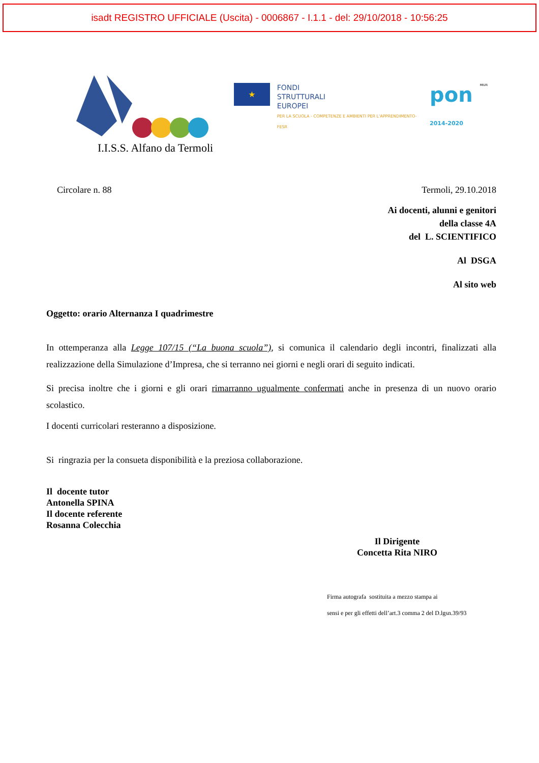isadt REGISTRO UFFICIALE (Uscita) - 0006867 - I.1.1 - del: 29/10/2018 - 10:56:25
I.I.S.S. Alfano da Termoli
★
FONDI
STRUTTURALI
EUROPEI
PER LA SCUOLA - COMPETENZE E AMBIENTI PER L'APPRENDIMENTO-FESR
pon
2014-2020
MIUR
Circolare n. 88 Termoli, 29.10.2018
Ai docenti, alunni e genitori
della classe 4A
del L. SCIENTIFICO
Al DSGA
Al sito web
Oggetto: orario Alternanza I quadrimestre
In ottemperanza alla Legge 107/15 (“La buona scuola”), si comunica il calendario degli incontri, finalizzati alla realizzazione della Simulazione d’Impresa, che si terranno nei giorni e negli orari di seguito indicati.
Si precisa inoltre che i giorni e gli orari rimarranno ugualmente confermati anche in presenza di un nuovo orario scolastico.
I docenti curricolari resteranno a disposizione.
Si ringrazia per la consueta disponibilità e la preziosa collaborazione.
Il docente tutor
Antonella SPINA
Il docente referente
Rosanna Colecchia
Il Dirigente
Concetta Rita NIRO
Firma autografa sostituita a mezzo stampa ai
sensi e per gli effetti dell’art.3 comma 2 del D.lgsn.39/93